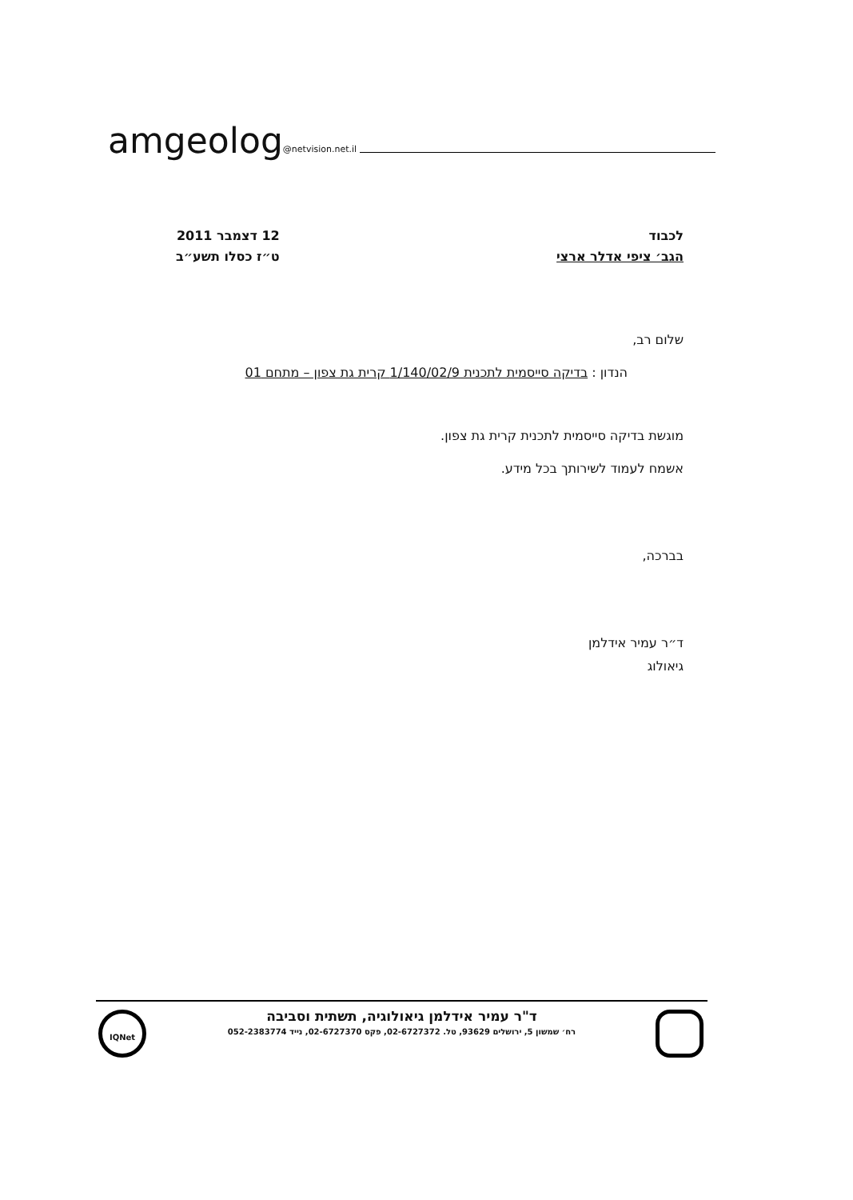amgeolog @netvision.net.il
12 דצמבר 2011
ט״ז כסלו תשע״ב
לכבוד
הגב׳ ציפי אדלר ארצי
שלום רב,
הנדון : בדיקה סייסמית לתכנית 1/140/02/9 קרית גת צפון – מתחם 01
מוגשת בדיקה סייסמית לתכנית קרית גת צפון.
אשמח לעמוד לשירותך בכל מידע.
בברכה,
ד״ר עמיר אידלמן
גיאולוג
IQNet
ד"ר עמיר אידלמן גיאולוגיה, תשתית וסביבה
רח׳ שמשון 5, ירושלים 93629, טל. 02-6727372, פקס 02-6727370, נייד 052-2383774